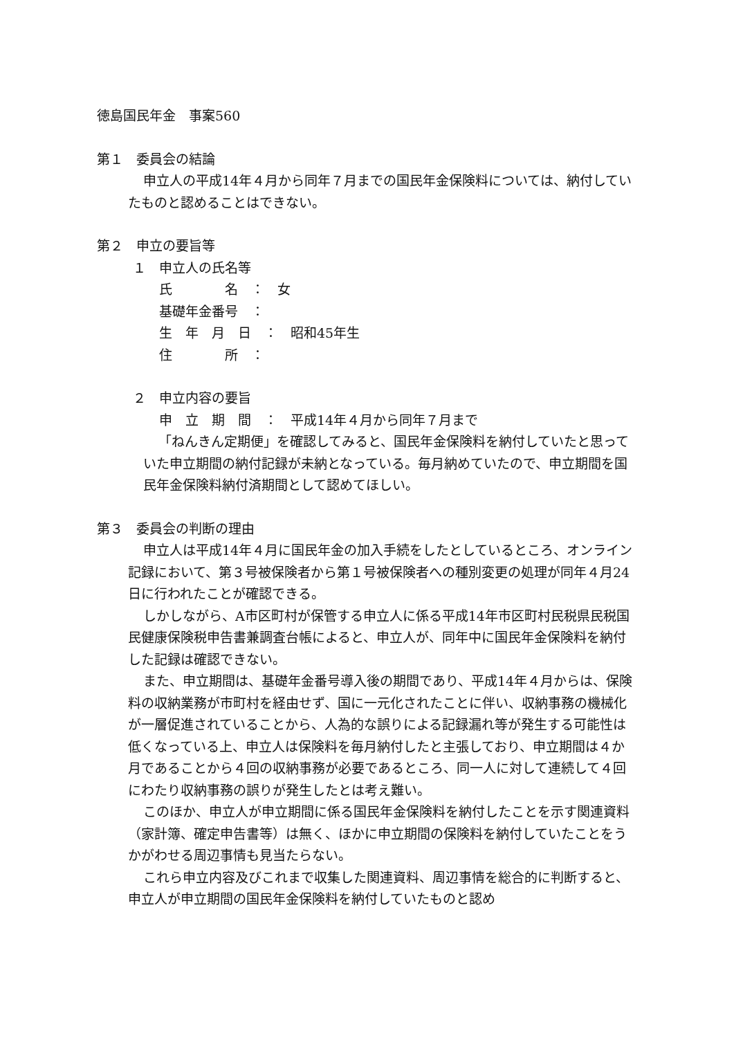徳島国民年金　事案560
第１　委員会の結論
申立人の平成14年４月から同年７月までの国民年金保険料については、納付していたものと認めることはできない。
第２　申立の要旨等
１　申立人の氏名等
氏　　　　名　：　女
基礎年金番号　：
生　年　月　日　：　昭和45年生
住　　　　所　：
２　申立内容の要旨
申　立　期　間　：　平成14年４月から同年７月まで
「ねんきん定期便」を確認してみると、国民年金保険料を納付していたと思っていた申立期間の納付記録が未納となっている。毎月納めていたので、申立期間を国民年金保険料納付済期間として認めてほしい。
第３　委員会の判断の理由
申立人は平成14年４月に国民年金の加入手続をしたとしているところ、オンライン記録において、第３号被保険者から第１号被保険者への種別変更の処理が同年４月24日に行われたことが確認できる。
しかしながら、A市区町村が保管する申立人に係る平成14年市区町村民税県民税国民健康保険税申告書兼調査台帳によると、申立人が、同年中に国民年金保険料を納付した記録は確認できない。
また、申立期間は、基礎年金番号導入後の期間であり、平成14年４月からは、保険料の収納業務が市町村を経由せず、国に一元化されたことに伴い、収納事務の機械化が一層促進されていることから、人為的な誤りによる記録漏れ等が発生する可能性は低くなっている上、申立人は保険料を毎月納付したと主張しており、申立期間は４か月であることから４回の収納事務が必要であるところ、同一人に対して連続して４回にわたり収納事務の誤りが発生したとは考え難い。
このほか、申立人が申立期間に係る国民年金保険料を納付したことを示す関連資料（家計簿、確定申告書等）は無く、ほかに申立期間の保険料を納付していたことをうかがわせる周辺事情も見当たらない。
これら申立内容及びこれまで収集した関連資料、周辺事情を総合的に判断すると、申立人が申立期間の国民年金保険料を納付していたものと認め